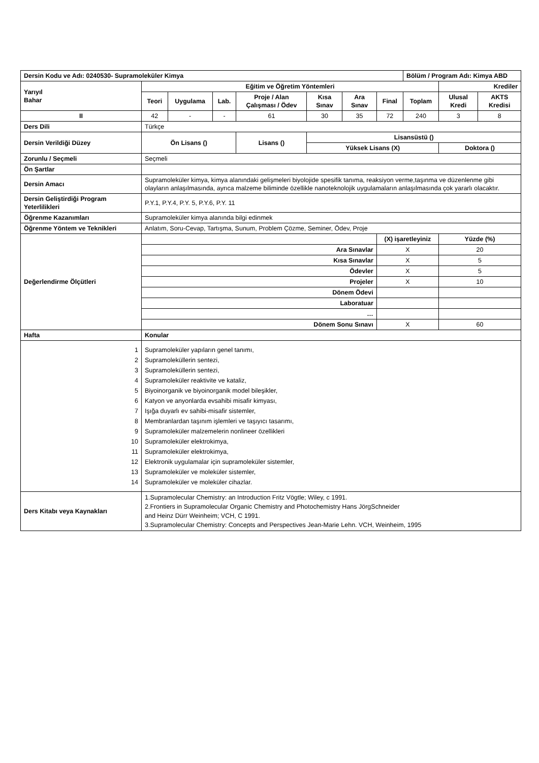| Dersin Kodu ve Adı: 0240530- Supramoleküler Kimya | | | | | | | | Bölüm / Program Adı: Kimya ABD | | |
| Yarıyıl Bahar | Eğitim ve Öğretim Yöntemleri | | | | | | | | Krediler | |
| | Teori | Uygulama | Lab. | Proje / Alan Çalışması / Ödev | Kısa Sınav | Ara Sınav | Final | Toplam | Ulusal Kredi | AKTS Kredisi |
| II | 42 | - | - | 61 | 30 | 35 | 72 | 240 | 3 | 8 |
| Ders Dili | Türkçe | | | | | | | | | |
| Dersin Verildiği Düzey | Ön Lisans () | | | Lisans () | Lisansüstü () | | | | | |
| | | | | | Yüksek Lisans (X) | | | | Doktora () | |
| Zorunlu / Seçmeli | Seçmeli | | | | | | | | | |
| Ön Şartlar | | | | | | | | | | |
| Dersin Amacı | Supramoleküler kimya, kimya alanındaki gelişmeleri biyolojide spesifik tanıma, reaksiyon verme,taşınma ve düzenlenme gibi olayların anlaşılmasında, ayrıca malzeme biliminde özellikle nanoteknolojik uygulamaların anlaşılmasında çok yararlı olacaktır. | | | | | | | | | |
| Dersin Geliştirdiği Program Yeterlilikleri | P.Y.1, P.Y.4, P.Y. 5, P.Y.6, P.Y. 11 | | | | | | | | | |
| Öğrenme Kazanımları | Supramoleküler kimya alanında bilgi edinmek | | | | | | | | | |
| Öğrenme Yöntem ve Teknikleri | Anlatım, Soru-Cevap, Tartışma, Sunum, Problem Çözme, Seminer, Ödev, Proje | | | | | | | | | |
| Değerlendirme Ölçütleri | | | | | | | (X) işaretleyiniz | | Yüzde (%) | |
| | Ara Sınavlar | | | | | | X | | 20 | |
| | Kısa Sınavlar | | | | | | X | | 5 | |
| | Ödevler | | | | | | X | | 5 | |
| | Projeler | | | | | | X | | 10 | |
| | Dönem Ödevi | | | | | | | | | |
| | Laboratuar | | | | | | | | | |
| | … | | | | | | | | | |
| | Dönem Sonu Sınavı | | | | | | X | | 60 | |
| Hafta | Konular | | | | | | | | | |
| 1 2 3 4 5 6 7 8 9 10 11 12 13 14 | Supramoleküler yapıların genel tanımı, Supramoleküllerin sentezi, Supramoleküllerin sentezi, Supramoleküler reaktivite ve kataliz, Biyoinorganik ve biyoinorganik model bileşikler, Katyon ve anyonlarda evsahibi misafir kimyası, Işığa duyarlı ev sahibi-misafir sistemler, Membranlardan taşınım işlemleri ve taşıyıcı tasarımı, Supramoleküler malzemelerin nonlineer özellikleri Supramoleküler elektrokimya, Supramoleküler elektrokimya, Elektronik uygulamalar için supramoleküler sistemler, Supramoleküler ve moleküler sistemler, Supramoleküler ve moleküler cihazlar. | | | | | | | | | |
| Ders Kitabı veya Kaynakları | 1.Supramolecular Chemistry: an Introduction Fritz Vögtle; Wiley, c 1991. 2.Frontiers in Supramolecular Organic Chemistry and Photochemistry Hans JörgSchneider and Heinz Dürr Weinheim; VCH, C 1991. 3.Supramolecular Chemistry: Concepts and Perspectives Jean-Marie Lehn. VCH, Weinheim, 1995 | | | | | | | | | |